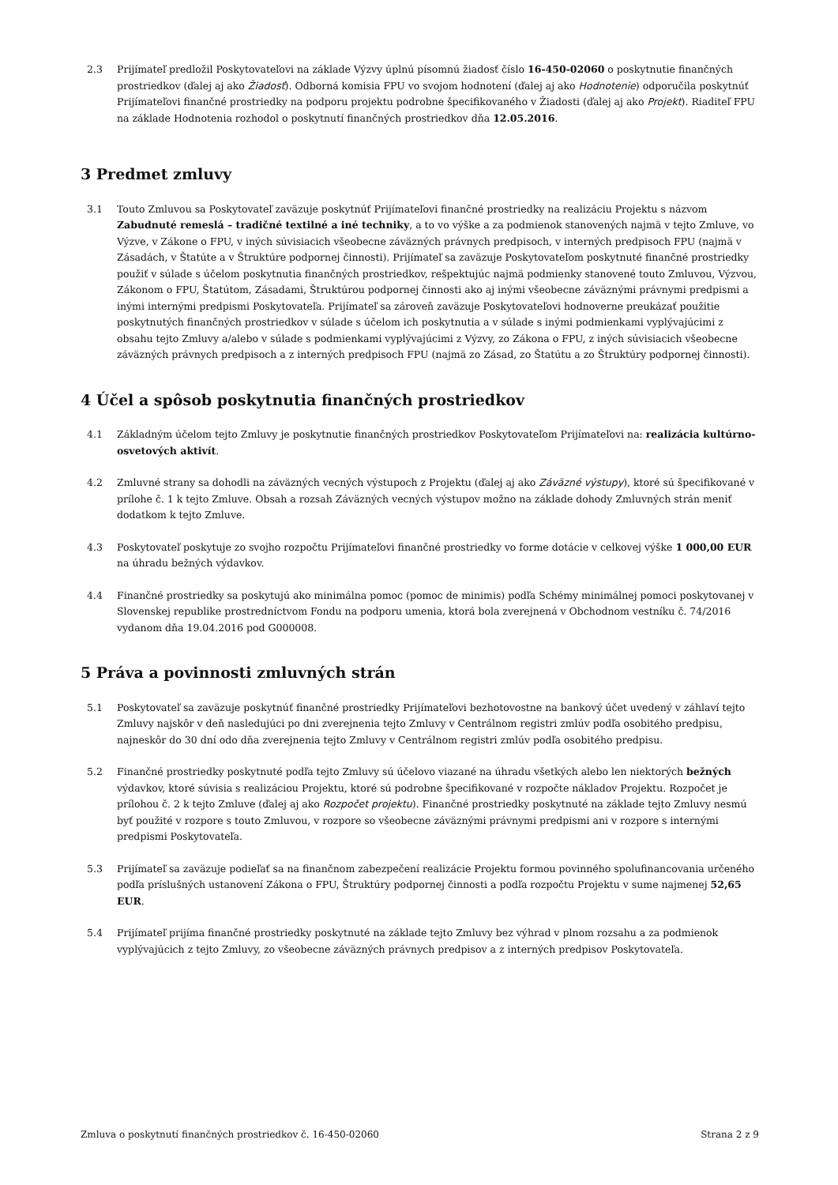2.3 Prijímateľ predložil Poskytovateľovi na základe Výzvy úplnú písomnú žiadosť číslo 16-450-02060 o poskytnutie finančných prostriedkov (ďalej aj ako Žiadosť). Odborná komisia FPU vo svojom hodnotení (ďalej aj ako Hodnotenie) odporučila poskytnúť Prijímateľovi finančné prostriedky na podporu projektu podrobne špecifikovaného v Žiadosti (ďalej aj ako Projekt). Riaditeľ FPU na základe Hodnotenia rozhodol o poskytnutí finančných prostriedkov dňa 12.05.2016.
3 Predmet zmluvy
3.1 Touto Zmluvou sa Poskytovateľ zaväzuje poskytnúť Prijímateľovi finančné prostriedky na realizáciu Projektu s názvom Zabudnuté remeslá – tradičné textilné a iné techniky, a to vo výške a za podmienok stanovených najmä v tejto Zmluve, vo Výzve, v Zákone o FPU, v iných súvisiacich všeobecne záväzných právnych predpisoch, v interných predpisoch FPU (najmä v Zásadách, v Štatúte a v Štruktúre podpornej činnosti). Prijímateľ sa zaväzuje Poskytovateľom poskytnuté finančné prostriedky použiť v súlade s účelom poskytnutia finančných prostriedkov, rešpektujúc najmä podmienky stanovené touto Zmluvou, Výzvou, Zákonom o FPU, Štatútom, Zásadami, Štruktúrou podpornej činnosti ako aj inými všeobecne záväznými právnymi predpismi a inými internými predpismi Poskytovateľa. Prijímateľ sa zároveň zaväzuje Poskytovateľovi hodnoverne preukázať použitie poskytnutých finančných prostriedkov v súlade s účelom ich poskytnutia a v súlade s inými podmienkami vyplývajúcimi z obsahu tejto Zmluvy a/alebo v súlade s podmienkami vyplývajúcimi z Výzvy, zo Zákona o FPU, z iných súvisiacich všeobecne záväzných právnych predpisoch a z interných predpisoch FPU (najmä zo Zásad, zo Štatútu a zo Štruktúry podpornej činnosti).
4 Účel a spôsob poskytnutia finančných prostriedkov
4.1 Základným účelom tejto Zmluvy je poskytnutie finančných prostriedkov Poskytovateľom Prijímateľovi na: realizácia kultúrno-osvetových aktivít.
4.2 Zmluvné strany sa dohodli na záväzných vecných výstupoch z Projektu (ďalej aj ako Záväzné výstupy), ktoré sú špecifikované v prílohe č. 1 k tejto Zmluve. Obsah a rozsah Záväzných vecných výstupov možno na základe dohody Zmluvných strán meniť dodatkom k tejto Zmluve.
4.3 Poskytovateľ poskytuje zo svojho rozpočtu Prijímateľovi finančné prostriedky vo forme dotácie v celkovej výške 1 000,00 EUR na úhradu bežných výdavkov.
4.4 Finančné prostriedky sa poskytujú ako minimálna pomoc (pomoc de minimis) podľa Schémy minimálnej pomoci poskytovanej v Slovenskej republike prostredníctvom Fondu na podporu umenia, ktorá bola zverejnená v Obchodnom vestníku č. 74/2016 vydanom dňa 19.04.2016 pod G000008.
5 Práva a povinnosti zmluvných strán
5.1 Poskytovateľ sa zaväzuje poskytnúť finančné prostriedky Prijímateľovi bezhotovostne na bankový účet uvedený v záhlaví tejto Zmluvy najskôr v deň nasledujúci po dni zverejnenia tejto Zmluvy v Centrálnom registri zmlúv podľa osobitého predpisu, najneskôr do 30 dní odo dňa zverejnenia tejto Zmluvy v Centrálnom registri zmlúv podľa osobitého predpisu.
5.2 Finančné prostriedky poskytnuté podľa tejto Zmluvy sú účelovo viazané na úhradu všetkých alebo len niektorých bežných výdavkov, ktoré súvisia s realizáciou Projektu, ktoré sú podrobne špecifikované v rozpočte nákladov Projektu. Rozpočet je prílohou č. 2 k tejto Zmluve (ďalej aj ako Rozpočet projektu). Finančné prostriedky poskytnuté na základe tejto Zmluvy nesmú byť použité v rozpore s touto Zmluvou, v rozpore so všeobecne záväznými právnymi predpismi ani v rozpore s internými predpismi Poskytovateľa.
5.3 Prijímateľ sa zaväzuje podieľať sa na finančnom zabezpečení realizácie Projektu formou povinného spolufinancovania určeného podľa príslušných ustanovení Zákona o FPU, Štruktúry podpornej činnosti a podľa rozpočtu Projektu v sume najmenej 52,65 EUR.
5.4 Prijímateľ prijíma finančné prostriedky poskytnuté na základe tejto Zmluvy bez výhrad v plnom rozsahu a za podmienok vyplývajúcich z tejto Zmluvy, zo všeobecne záväzných právnych predpisov a z interných predpisov Poskytovateľa.
Zmluva o poskytnutí finančných prostriedkov č. 16-450-02060 Strana 2 z 9